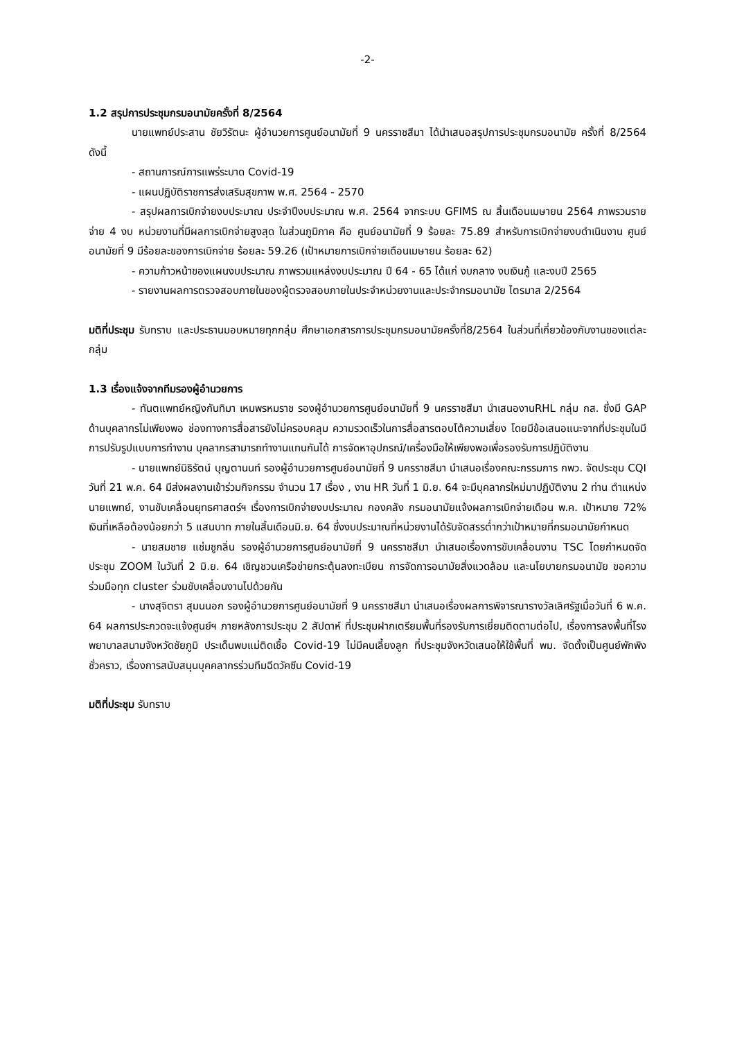-2-
1.2 สรุปการประชุมกรมอนามัยครั้งที่ 8/2564
นายแพทย์ประสาน ชัยวิรัตนะ ผู้อำนวยการศูนย์อนามัยที่ 9 นครราชสีมา ได้นำเสนอสรุปการประชุมกรมอนามัย ครั้งที่ 8/2564 ดังนี้
- สถานการณ์การแพร่ระบาด Covid-19
- แผนปฏิบัติราชการส่งเสริมสุขภาพ พ.ศ. 2564 - 2570
- สรุปผลการเบิกจ่ายงบประมาณ ประจำปีงบประมาณ พ.ศ. 2564 จากระบบ GFIMS ณ สิ้นเดือนเมษายน 2564 ภาพรวมรายจ่าย 4 งบ หน่วยงานที่มีผลการเบิกจ่ายสูงสุด ในส่วนภูมิภาค คือ ศูนย์อนามัยที่ 9 ร้อยละ 75.89 สำหรับการเบิกจ่ายงบดำเนินงาน ศูนย์อนามัยที่ 9 มีร้อยละของการเบิกจ่าย ร้อยละ 59.26 (เป้าหมายการเบิกจ่ายเดือนเมษายน ร้อยละ 62)
- ความก้าวหน้าของแผนงบประมาณ ภาพรวมแหล่งงบประมาณ ปี 64 - 65 ได้แก่ งบกลาง งบเงินกู้ และงบปี 2565
- รายงานผลการตรวจสอบภายในของผู้ตรวจสอบภายในประจำหน่วยงานและประจำกรมอนามัย ไตรมาส 2/2564
มติที่ประชุม รับทราบ และประธานมอบหมายทุกกลุ่ม ศึกษาเอกสารการประชุมกรมอนามัยครั้งที่8/2564 ในส่วนที่เกี่ยวข้องกับงานของแต่ละกลุ่ม
1.3 เรื่องแจ้งจากทีมรองผู้อำนวยการ
- ทันตแพทย์หญิงกันทิมา เหมพรหมราช รองผู้อำนวยการศูนย์อนามัยที่ 9 นครราชสีมา นำเสนองานRHL กลุ่ม กส. ซึ่งมี GAP ด้านบุคลากรไม่เพียงพอ ช่องทางการสื่อสารยังไม่ครอบคลุม ความรวดเร็วในการสื่อสารตอบโต้ความเสี่ยง โดยมีข้อเสนอแนะจากที่ประชุมในมีการปรับรูปแบบการทำงาน บุคลากรสามารถทำงานแทนกันได้ การจัดหาอุปกรณ์/เครื่องมือให้เพียงพอเพื่อรองรับการปฏิบัติงาน
- นายแพทย์นิธิรัตน์ บุญตานนท์ รองผู้อำนวยการศูนย์อนามัยที่ 9 นครราชสีมา นำเสนอเรื่องคณะกรรมการ กพว. จัดประชุม CQI วันที่ 21 พ.ค. 64 มีส่งผลงานเข้าร่วมกิจกรรม จำนวน 17 เรื่อง , งาน HR วันที่ 1 มิ.ย. 64 จะมีบุคลากรใหม่มาปฏิบัติงาน 2 ท่าน ตำแหน่งนายแพทย์, งานขับเคลื่อนยุทธศาสตร์ฯ เรื่องการเบิกจ่ายงบประมาณ กองคลัง กรมอนามัยแจ้งผลการเบิกจ่ายเดือน พ.ค. เป้าหมาย 72% เงินที่เหลือต้องน้อยกว่า 5 แสนบาท ภายในสิ้นเดือนมิ.ย. 64 ซึ่งงบประมาณที่หน่วยงานได้รับจัดสรรต่ำกว่าเป้าหมายที่กรมอนามัยกำหนด
- นายสมชาย แช่มชูกลิ่น รองผู้อำนวยการศูนย์อนามัยที่ 9 นครราชสีมา นำเสนอเรื่องการขับเคลื่อนงาน TSC โดยกำหนดจัดประชุม ZOOM ในวันที่ 2 มิ.ย. 64 เชิญชวนเครือข่ายกระตุ้นลงทะเบียน การจัดการอนามัยสิ่งแวดล้อม และนโยบายกรมอนามัย ขอความร่วมมือทุก cluster ร่วมขับเคลื่อนงานไปด้วยกัน
- นางสุจิตรา สุมนนอก รองผู้อำนวยการศูนย์อนามัยที่ 9 นครราชสีมา นำเสนอเรื่องผลการพิจารณารางวัลเลิศรัฐเมื่อวันที่ 6 พ.ค. 64 ผลการประกวดจะแจ้งศูนย์ฯ ภายหลังการประชุม 2 สัปดาห์ ที่ประชุมฝากเตรียมพื้นที่รองรับการเยี่ยมติดตามต่อไป, เรื่องการลงพื้นที่โรงพยาบาลสนามจังหวัดชัยภูมิ ประเด็นพบแม่ติดเชื้อ Covid-19 ไม่มีคนเลี้ยงลูก ที่ประชุมจังหวัดเสนอให้ใช้พื้นที่ พม. จัดตั้งเป็นศูนย์พักพิงชั่วคราว, เรื่องการสนับสนุนบุคคลากรร่วมทีมฉีดวัคซีน Covid-19
มติที่ประชุม รับทราบ